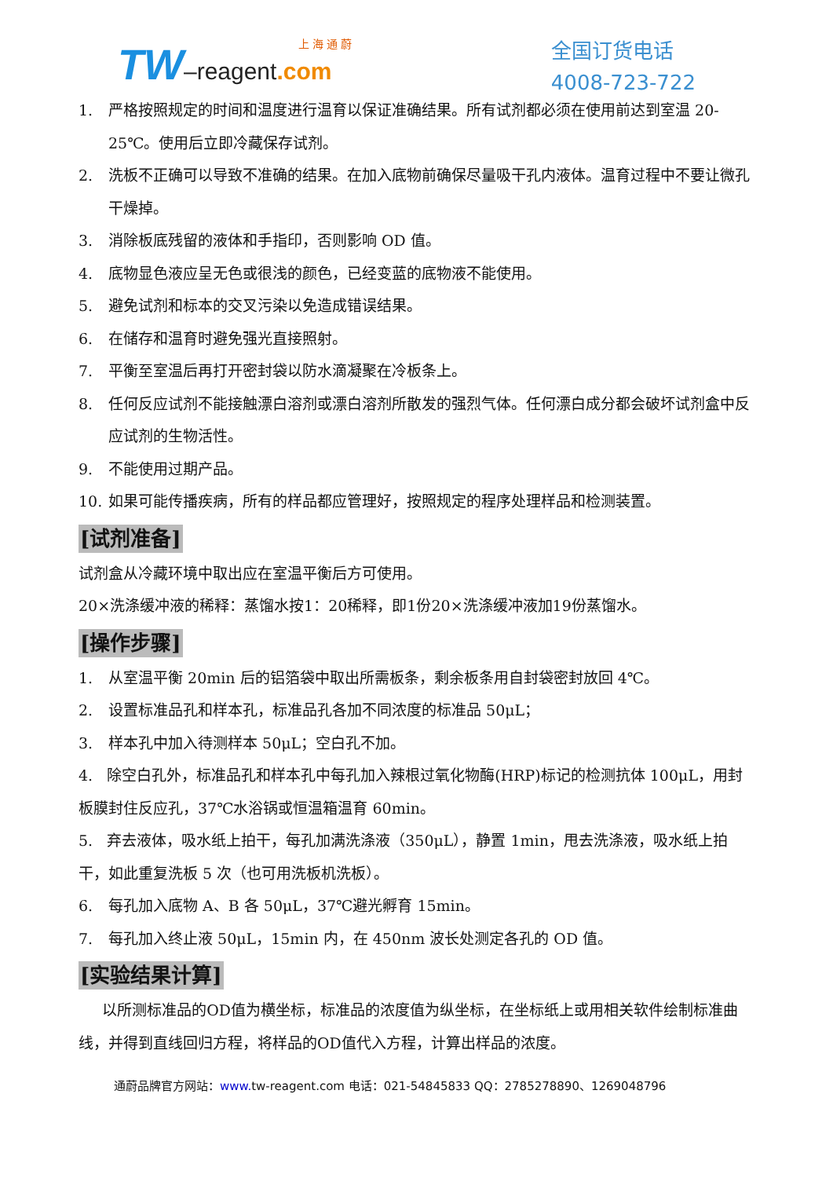上 海 通 蔚
TW–reagent.com
全国订货电话
4008-723-722
1. 严格按照规定的时间和温度进行温育以保证准确结果。所有试剂都必须在使用前达到室温 20-25℃。使用后立即冷藏保存试剂。
2. 洗板不正确可以导致不准确的结果。在加入底物前确保尽量吸干孔内液体。温育过程中不要让微孔干燥掉。
3. 消除板底残留的液体和手指印，否则影响 OD 值。
4. 底物显色液应呈无色或很浅的颜色，已经变蓝的底物液不能使用。
5. 避免试剂和标本的交叉污染以免造成错误结果。
6. 在储存和温育时避免强光直接照射。
7. 平衡至室温后再打开密封袋以防水滴凝聚在冷板条上。
8. 任何反应试剂不能接触漂白溶剂或漂白溶剂所散发的强烈气体。任何漂白成分都会破坏试剂盒中反应试剂的生物活性。
9. 不能使用过期产品。
10. 如果可能传播疾病，所有的样品都应管理好，按照规定的程序处理样品和检测装置。
[试剂准备]
试剂盒从冷藏环境中取出应在室温平衡后方可使用。
20×洗涤缓冲液的稀释：蒸馏水按1：20稀释，即1份20×洗涤缓冲液加19份蒸馏水。
[操作步骤]
1. 从室温平衡 20min 后的铝箔袋中取出所需板条，剩余板条用自封袋密封放回 4℃。
2. 设置标准品孔和样本孔，标准品孔各加不同浓度的标准品 50μL；
3. 样本孔中加入待测样本 50μL；空白孔不加。
4. 除空白孔外，标准品孔和样本孔中每孔加入辣根过氧化物酶(HRP)标记的检测抗体 100μL，用封板膜封住反应孔，37℃水浴锅或恒温箱温育 60min。
5. 弃去液体，吸水纸上拍干，每孔加满洗涤液（350μL），静置 1min，甩去洗涤液，吸水纸上拍干，如此重复洗板 5 次（也可用洗板机洗板）。
6. 每孔加入底物 A、B 各 50μL，37℃避光孵育 15min。
7. 每孔加入终止液 50μL，15min 内，在 450nm 波长处测定各孔的 OD 值。
[实验结果计算]
以所测标准品的OD值为横坐标，标准品的浓度值为纵坐标，在坐标纸上或用相关软件绘制标准曲线，并得到直线回归方程，将样品的OD值代入方程，计算出样品的浓度。
通蔚品牌官方网站：www. tw-reagent.com 电话：021-54845833 QQ：2785278890、1269048796